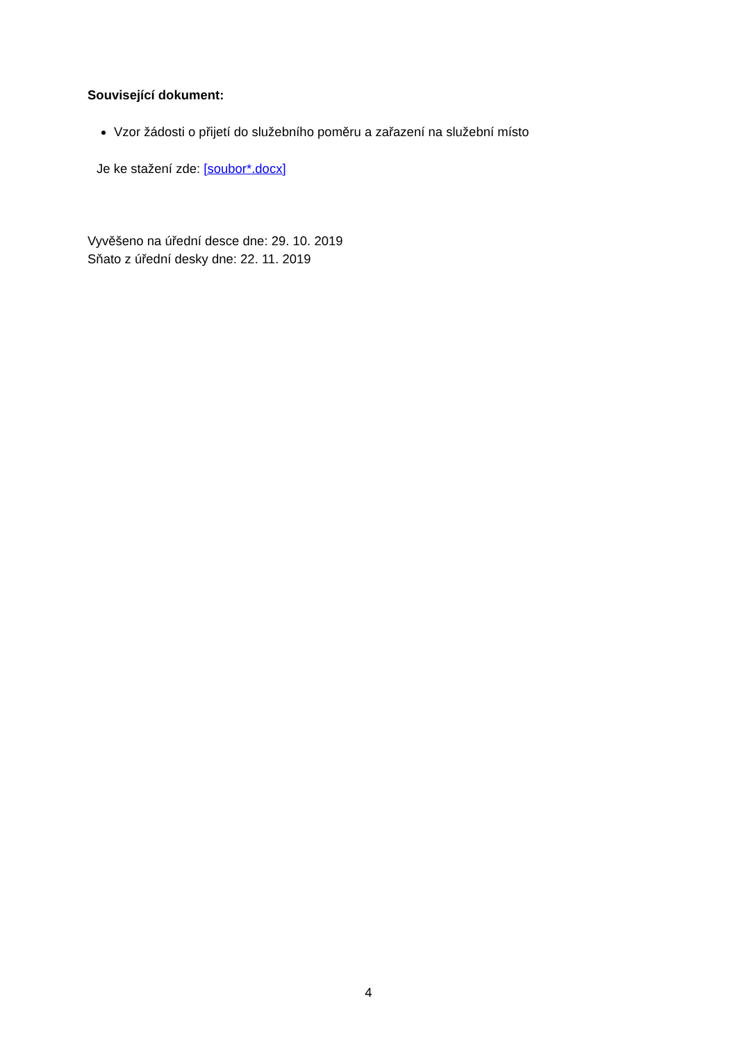Související dokument:
Vzor žádosti o přijetí do služebního poměru a zařazení na služební místo
Je ke stažení zde: [soubor*.docx]
Vyvěšeno na úřední desce dne: 29. 10. 2019
Sňato z úřední desky dne: 22. 11. 2019
4